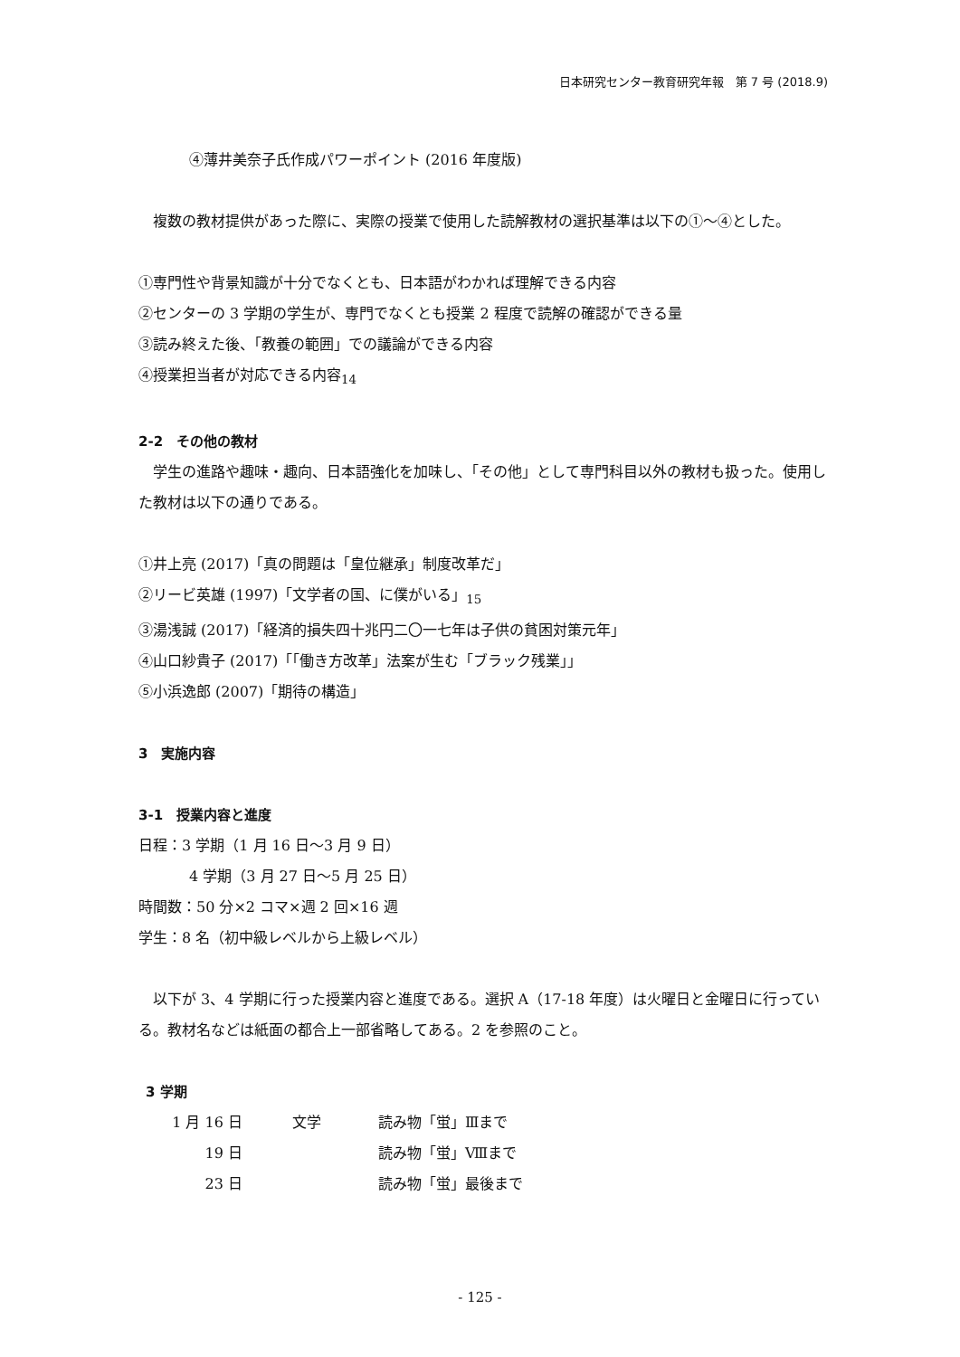日本研究センター教育研究年報　第 7 号 (2018.9)
④薄井美奈子氏作成パワーポイント (2016 年度版)
　複数の教材提供があった際に、実際の授業で使用した読解教材の選択基準は以下の①～④とした。
①専門性や背景知識が十分でなくとも、日本語がわかれば理解できる内容
②センターの 3 学期の学生が、専門でなくとも授業 2 程度で読解の確認ができる量
③読み終えた後、「教養の範囲」での議論ができる内容
④授業担当者が対応できる内容<sub>14</sub>
2-2　その他の教材
　学生の進路や趣味・趣向、日本語強化を加味し、「その他」として専門科目以外の教材も扱った。使用した教材は以下の通りである。
①井上亮 (2017)「真の問題は「皇位継承」制度改革だ」
②リービ英雄 (1997)「文学者の国、に僕がいる」<sub>15</sub>
③湯浅誠 (2017)「経済的損失四十兆円二〇一七年は子供の貧困対策元年」
④山口紗貴子 (2017)「「働き方改革」法案が生む「ブラック残業」」
⑤小浜逸郎 (2007)「期待の構造」
3　実施内容
3-1　授業内容と進度
日程：3 学期（1 月 16 日～3 月 9 日）
4 学期（3 月 27 日～5 月 25 日）
時間数：50 分×2 コマ×週 2 回×16 週
学生：8 名（初中級レベルから上級レベル）
　以下が 3、4 学期に行った授業内容と進度である。選択 A（17-18 年度）は火曜日と金曜日に行っている。教材名などは紙面の都合上一部省略してある。2 を参照のこと。
3 学期
| 1 月 16 日 | 文学 | 読み物「蛍」Ⅲまで |
| 19 日 | | 読み物「蛍」Ⅷまで |
| 23 日 | | 読み物「蛍」最後まで |
- 125 -